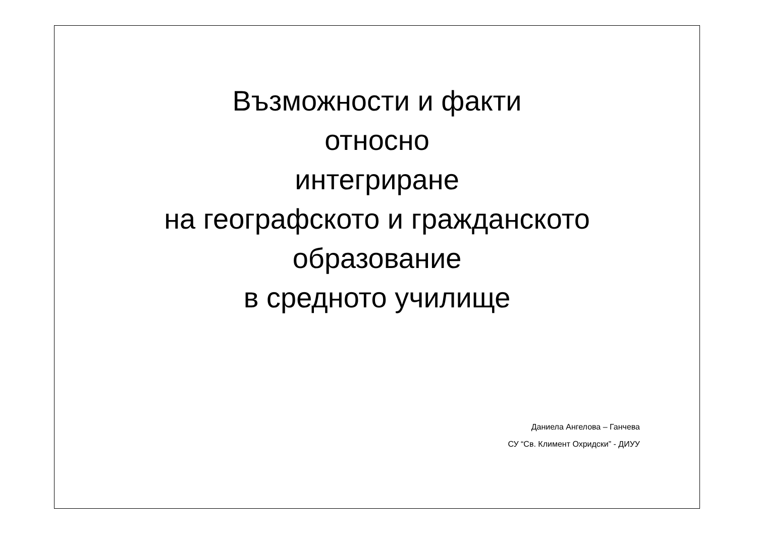Възможности и факти
относно
интегриране
на географското и гражданското
образование
в средното училище
Даниела Ангелова – Ганчева
СУ “Св. Климент Охридски” - ДИУУ